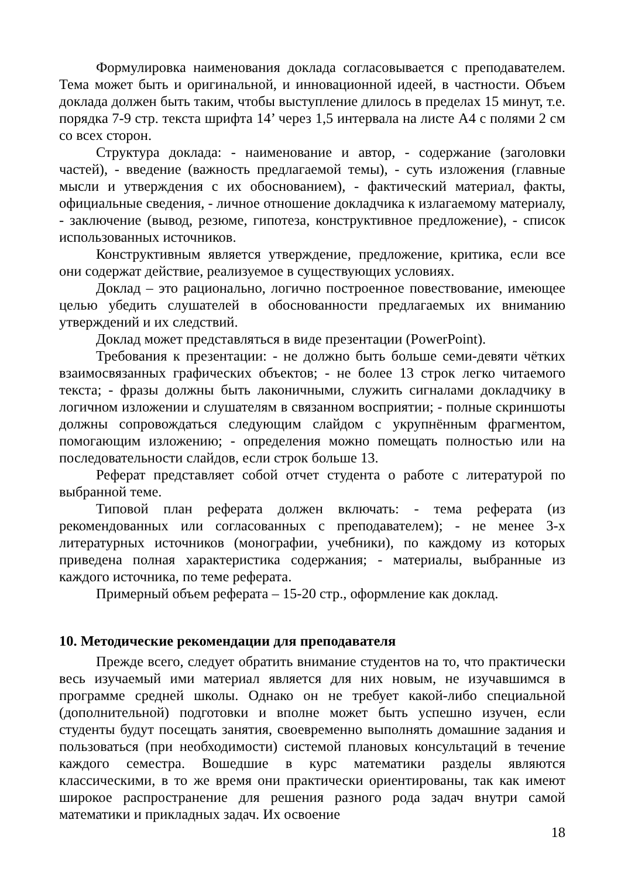Формулировка наименования доклада согласовывается с преподавателем. Тема может быть и оригинальной, и инновационной идеей, в частности. Объем доклада должен быть таким, чтобы выступление длилось в пределах 15 минут, т.е. порядка 7-9 стр. текста шрифта 14’ через 1,5 интервала на листе А4 с полями 2 см со всех сторон.
Структура доклада: - наименование и автор, - содержание (заголовки частей), - введение (важность предлагаемой темы), - суть изложения (главные мысли и утверждения с их обоснованием), - фактический материал, факты, официальные сведения, - личное отношение докладчика к излагаемому материалу, - заключение (вывод, резюме, гипотеза, конструктивное предложение), - список использованных источников.
Конструктивным является утверждение, предложение, критика, если все они содержат действие, реализуемое в существующих условиях.
Доклад – это рационально, логично построенное повествование, имеющее целью убедить слушателей в обоснованности предлагаемых их вниманию утверждений и их следствий.
Доклад может представляться в виде презентации (PowerPoint).
Требования к презентации: - не должно быть больше семи-девяти чётких взаимосвязанных графических объектов; - не более 13 строк легко читаемого текста; - фразы должны быть лаконичными, служить сигналами докладчику в логичном изложении и слушателям в связанном восприятии; - полные скриншоты должны сопровождаться следующим слайдом с укрупнённым фрагментом, помогающим изложению; - определения можно помещать полностью или на последовательности слайдов, если строк больше 13.
Реферат представляет собой отчет студента о работе с литературой по выбранной теме.
Типовой план реферата должен включать: - тема реферата (из рекомендованных или согласованных с преподавателем); - не менее 3-х литературных источников (монографии, учебники), по каждому из которых приведена полная характеристика содержания; - материалы, выбранные из каждого источника, по теме реферата.
Примерный объем реферата – 15-20 стр., оформление как доклад.
10. Методические рекомендации для преподавателя
Прежде всего, следует обратить внимание студентов на то, что практически весь изучаемый ими материал является для них новым, не изучавшимся в программе средней школы. Однако он не требует какой-либо специальной (дополнительной) подготовки и вполне может быть успешно изучен, если студенты будут посещать занятия, своевременно выполнять домашние задания и пользоваться (при необходимости) системой плановых консультаций в течение каждого семестра. Вошедшие в курс математики разделы являются классическими, в то же время они практически ориентированы, так как имеют широкое распространение для решения разного рода задач внутри самой математики и прикладных задач. Их освоение
18